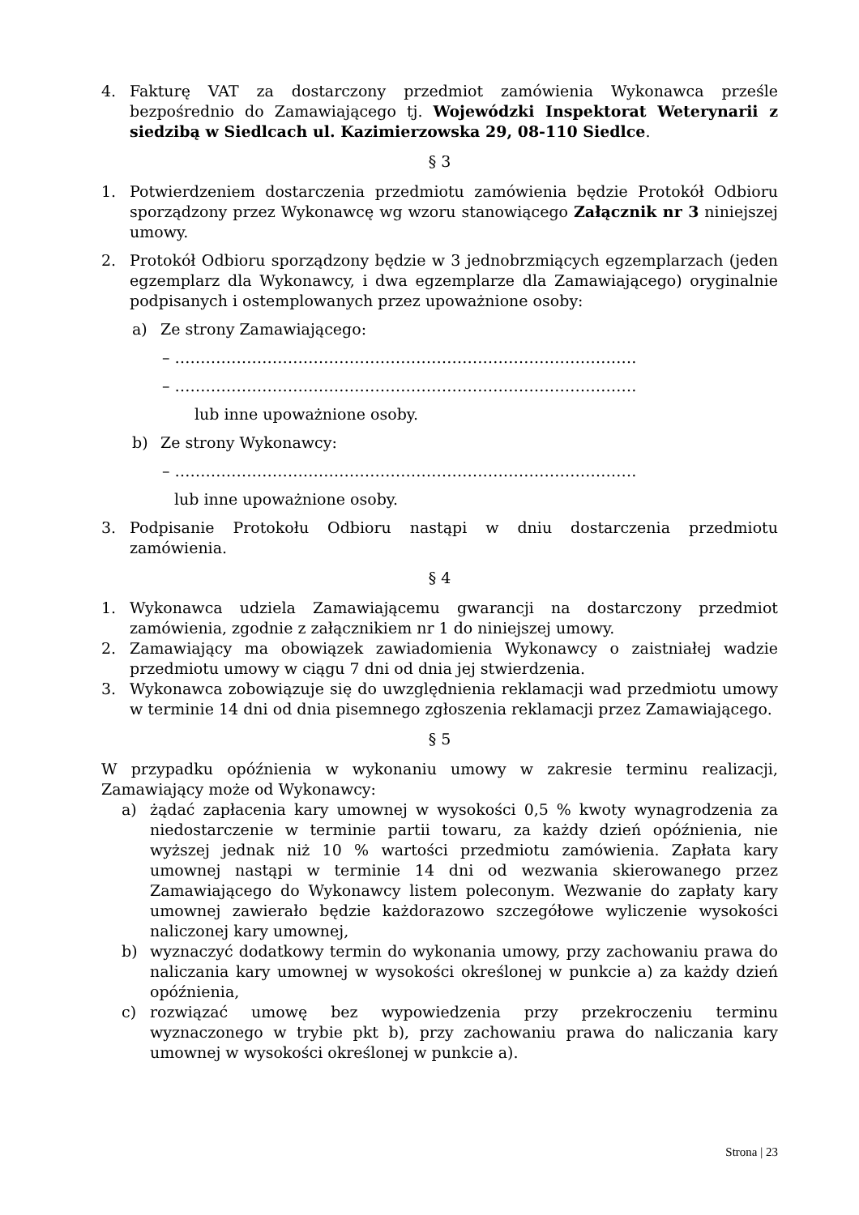4. Fakturę VAT za dostarczony przedmiot zamówienia Wykonawca prześle bezpośrednio do Zamawiającego tj. Wojewódzki Inspektorat Weterynarii z siedzibą w Siedlcach ul. Kazimierzowska 29, 08-110 Siedlce.
§ 3
1. Potwierdzeniem dostarczenia przedmiotu zamówienia będzie Protokół Odbioru sporządzony przez Wykonawcę wg wzoru stanowiącego Załącznik nr 3 niniejszej umowy.
2. Protokół Odbioru sporządzony będzie w 3 jednobrzmiących egzemplarzach (jeden egzemplarz dla Wykonawcy, i dwa egzemplarze dla Zamawiającego) oryginalnie podpisanych i ostemplowanych przez upoważnione osoby:
a) Ze strony Zamawiającego:
– ………………………………………………………………………………
– ………………………………………………………………………………
lub inne upoważnione osoby.
b) Ze strony Wykonawcy:
– ………………………………………………………………………………
lub inne upoważnione osoby.
3. Podpisanie Protokołu Odbioru nastąpi w dniu dostarczenia przedmiotu zamówienia.
§ 4
1. Wykonawca udziela Zamawiającemu gwarancji na dostarczony przedmiot zamówienia, zgodnie z załącznikiem nr 1 do niniejszej umowy.
2. Zamawiający ma obowiązek zawiadomienia Wykonawcy o zaistniałej wadzie przedmiotu umowy w ciągu 7 dni od dnia jej stwierdzenia.
3. Wykonawca zobowiązuje się do uwzględnienia reklamacji wad przedmiotu umowy w terminie 14 dni od dnia pisemnego zgłoszenia reklamacji przez Zamawiającego.
§ 5
W przypadku opóźnienia w wykonaniu umowy w zakresie terminu realizacji, Zamawiający może od Wykonawcy:
a) żądać zapłacenia kary umownej w wysokości 0,5 % kwoty wynagrodzenia za niedostarczenie w terminie partii towaru, za każdy dzień opóźnienia, nie wyższej jednak niż 10 % wartości przedmiotu zamówienia. Zapłata kary umownej nastąpi w terminie 14 dni od wezwania skierowanego przez Zamawiającego do Wykonawcy listem poleconym. Wezwanie do zapłaty kary umownej zawierało będzie każdorazowo szczegółowe wyliczenie wysokości naliczonej kary umownej,
b) wyznaczyć dodatkowy termin do wykonania umowy, przy zachowaniu prawa do naliczania kary umownej w wysokości określonej w punkcie a) za każdy dzień opóźnienia,
c) rozwiązać umowę bez wypowiedzenia przy przekroczeniu terminu wyznaczonego w trybie pkt b), przy zachowaniu prawa do naliczania kary umownej w wysokości określonej w punkcie a).
Strona | 23